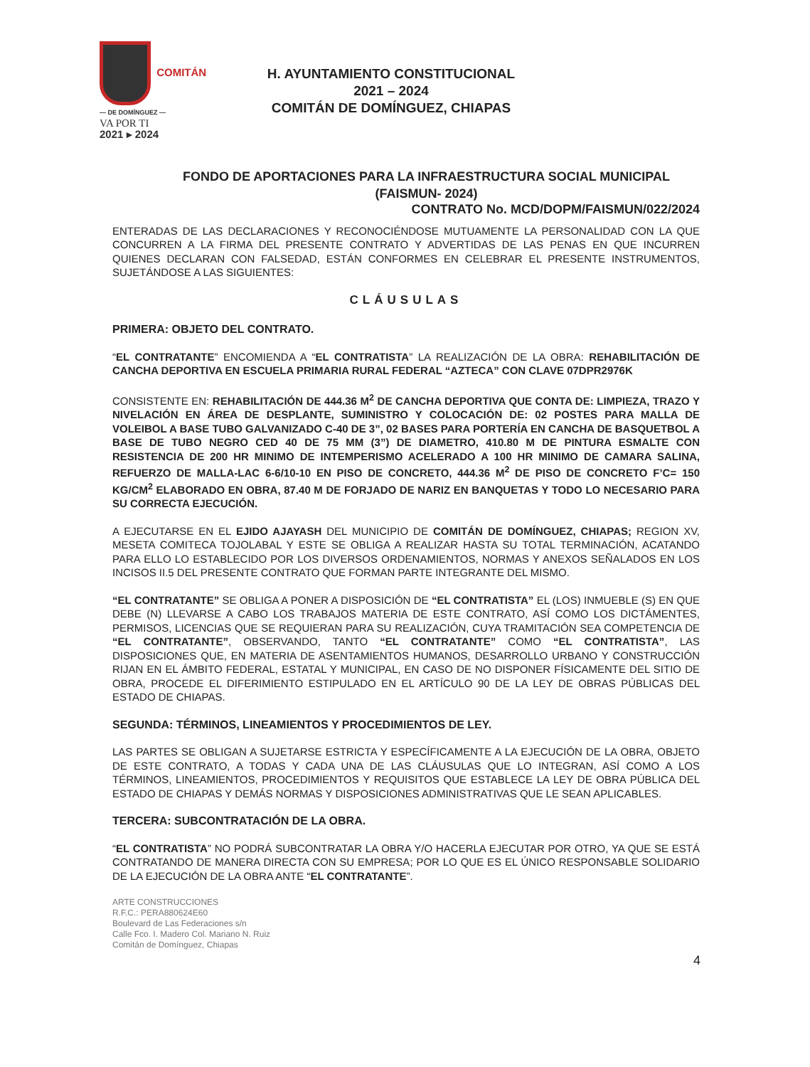COMITÁN
— DE DOMÍNGUEZ —
VA POR TI
2021 ▸ 2024
H. AYUNTAMIENTO CONSTITUCIONAL
2021 – 2024
COMITÁN DE DOMÍNGUEZ, CHIAPAS
FONDO DE APORTACIONES PARA LA INFRAESTRUCTURA SOCIAL MUNICIPAL
(FAISMUN- 2024)
CONTRATO No. MCD/DOPM/FAISMUN/022/2024
ENTERADAS DE LAS DECLARACIONES Y RECONOCIÉNDOSE MUTUAMENTE LA PERSONALIDAD CON LA QUE CONCURREN A LA FIRMA DEL PRESENTE CONTRATO Y ADVERTIDAS DE LAS PENAS EN QUE INCURREN QUIENES DECLARAN CON FALSEDAD, ESTÁN CONFORMES EN CELEBRAR EL PRESENTE INSTRUMENTOS, SUJETÁNDOSE A LAS SIGUIENTES:
CLÁUSULAS
PRIMERA: OBJETO DEL CONTRATO.
“EL CONTRATANTE” ENCOMIENDA A “EL CONTRATISTA” LA REALIZACIÓN DE LA OBRA: REHABILITACIÓN DE CANCHA DEPORTIVA EN ESCUELA PRIMARIA RURAL FEDERAL “AZTECA” CON CLAVE 07DPR2976K
CONSISTENTE EN: REHABILITACIÓN DE 444.36 M<sup>2</sup> DE CANCHA DEPORTIVA QUE CONTA DE: LIMPIEZA, TRAZO Y NIVELACIÓN EN ÁREA DE DESPLANTE, SUMINISTRO Y COLOCACIÓN DE: 02 POSTES PARA MALLA DE VOLEIBOL A BASE TUBO GALVANIZADO C-40 DE 3”, 02 BASES PARA PORTERÍA EN CANCHA DE BASQUETBOL A BASE DE TUBO NEGRO CED 40 DE 75 MM (3”) DE DIAMETRO, 410.80 M DE PINTURA ESMALTE CON RESISTENCIA DE 200 HR MINIMO DE INTEMPERISMO ACELERADO A 100 HR MINIMO DE CAMARA SALINA, REFUERZO DE MALLA-LAC 6-6/10-10 EN PISO DE CONCRETO, 444.36 M<sup>2</sup> DE PISO DE CONCRETO F’C= 150 KG/CM<sup>2</sup> ELABORADO EN OBRA, 87.40 M DE FORJADO DE NARIZ EN BANQUETAS Y TODO LO NECESARIO PARA SU CORRECTA EJECUCIÓN.
A EJECUTARSE EN EL EJIDO AJAYASH DEL MUNICIPIO DE COMITÁN DE DOMÍNGUEZ, CHIAPAS; REGION XV, MESETA COMITECA TOJOLABAL Y ESTE SE OBLIGA A REALIZAR HASTA SU TOTAL TERMINACIÓN, ACATANDO PARA ELLO LO ESTABLECIDO POR LOS DIVERSOS ORDENAMIENTOS, NORMAS Y ANEXOS SEÑALADOS EN LOS INCISOS II.5 DEL PRESENTE CONTRATO QUE FORMAN PARTE INTEGRANTE DEL MISMO.
“EL CONTRATANTE” SE OBLIGA A PONER A DISPOSICIÓN DE “EL CONTRATISTA” EL (LOS) INMUEBLE (S) EN QUE DEBE (N) LLEVARSE A CABO LOS TRABAJOS MATERIA DE ESTE CONTRATO, ASÍ COMO LOS DICTÁMENTES, PERMISOS, LICENCIAS QUE SE REQUIERAN PARA SU REALIZACIÓN, CUYA TRAMITACIÓN SEA COMPETENCIA DE “EL CONTRATANTE”, OBSERVANDO, TANTO “EL CONTRATANTE” COMO “EL CONTRATISTA”, LAS DISPOSICIONES QUE, EN MATERIA DE ASENTAMIENTOS HUMANOS, DESARROLLO URBANO Y CONSTRUCCIÓN RIJAN EN EL ÁMBITO FEDERAL, ESTATAL Y MUNICIPAL, EN CASO DE NO DISPONER FÍSICAMENTE DEL SITIO DE OBRA, PROCEDE EL DIFERIMIENTO ESTIPULADO EN EL ARTÍCULO 90 DE LA LEY DE OBRAS PÚBLICAS DEL ESTADO DE CHIAPAS.
SEGUNDA: TÉRMINOS, LINEAMIENTOS Y PROCEDIMIENTOS DE LEY.
LAS PARTES SE OBLIGAN A SUJETARSE ESTRICTA Y ESPECÍFICAMENTE A LA EJECUCIÓN DE LA OBRA, OBJETO DE ESTE CONTRATO, A TODAS Y CADA UNA DE LAS CLÁUSULAS QUE LO INTEGRAN, ASÍ COMO A LOS TÉRMINOS, LINEAMIENTOS, PROCEDIMIENTOS Y REQUISITOS QUE ESTABLECE LA LEY DE OBRA PÚBLICA DEL ESTADO DE CHIAPAS Y DEMÁS NORMAS Y DISPOSICIONES ADMINISTRATIVAS QUE LE SEAN APLICABLES.
TERCERA: SUBCONTRATACIÓN DE LA OBRA.
“EL CONTRATISTA” NO PODRÁ SUBCONTRATAR LA OBRA Y/O HACERLA EJECUTAR POR OTRO, YA QUE SE ESTÁ CONTRATANDO DE MANERA DIRECTA CON SU EMPRESA; POR LO QUE ES EL ÚNICO RESPONSABLE SOLIDARIO DE LA EJECUCIÓN DE LA OBRA ANTE “EL CONTRATANTE”.
ARTE CONSTRUCCIONES
R.F.C.: PERA880624E60
Boulevard de Las Federaciones s/n
Calle Fco. I. Madero Col. Mariano N. Ruiz
Comitán de Domínguez, Chiapas
4